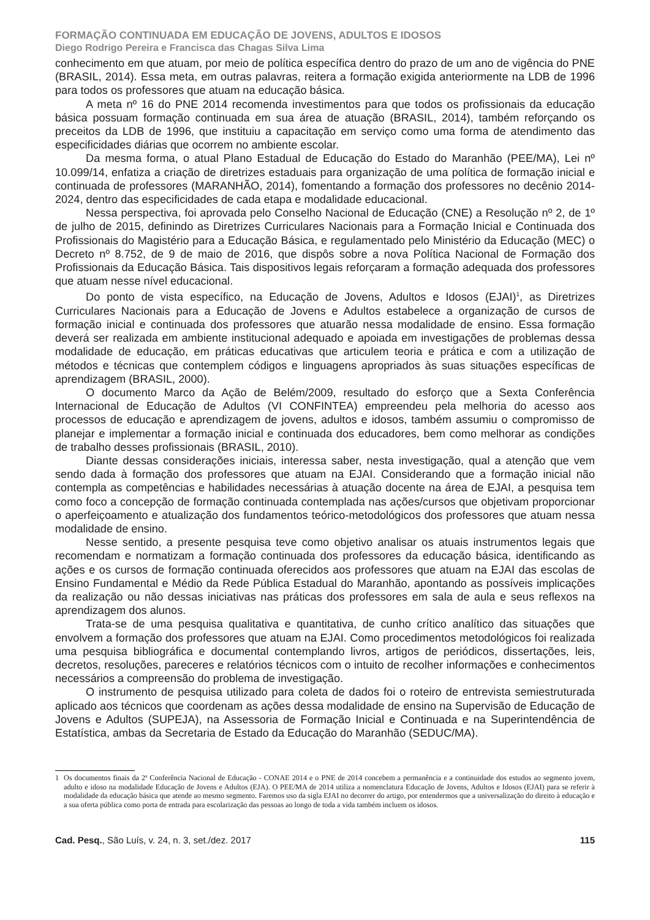FORMAÇÃO CONTINUADA EM EDUCAÇÃO DE JOVENS, ADULTOS E IDOSOS
Diego Rodrigo Pereira e Francisca das Chagas Silva Lima
conhecimento em que atuam, por meio de política específica dentro do prazo de um ano de vigência do PNE (BRASIL, 2014). Essa meta, em outras palavras, reitera a formação exigida anteriormente na LDB de 1996 para todos os professores que atuam na educação básica.
A meta nº 16 do PNE 2014 recomenda investimentos para que todos os profissionais da educação básica possuam formação continuada em sua área de atuação (BRASIL, 2014), também reforçando os preceitos da LDB de 1996, que instituiu a capacitação em serviço como uma forma de atendimento das especificidades diárias que ocorrem no ambiente escolar.
Da mesma forma, o atual Plano Estadual de Educação do Estado do Maranhão (PEE/MA), Lei nº 10.099/14, enfatiza a criação de diretrizes estaduais para organização de uma política de formação inicial e continuada de professores (MARANHÃO, 2014), fomentando a formação dos professores no decênio 2014-2024, dentro das especificidades de cada etapa e modalidade educacional.
Nessa perspectiva, foi aprovada pelo Conselho Nacional de Educação (CNE) a Resolução nº 2, de 1º de julho de 2015, definindo as Diretrizes Curriculares Nacionais para a Formação Inicial e Continuada dos Profissionais do Magistério para a Educação Básica, e regulamentado pelo Ministério da Educação (MEC) o Decreto nº 8.752, de 9 de maio de 2016, que dispôs sobre a nova Política Nacional de Formação dos Profissionais da Educação Básica. Tais dispositivos legais reforçaram a formação adequada dos professores que atuam nesse nível educacional.
Do ponto de vista específico, na Educação de Jovens, Adultos e Idosos (EJAI)<sup>1</sup>, as Diretrizes Curriculares Nacionais para a Educação de Jovens e Adultos estabelece a organização de cursos de formação inicial e continuada dos professores que atuarão nessa modalidade de ensino. Essa formação deverá ser realizada em ambiente institucional adequado e apoiada em investigações de problemas dessa modalidade de educação, em práticas educativas que articulem teoria e prática e com a utilização de métodos e técnicas que contemplem códigos e linguagens apropriados às suas situações específicas de aprendizagem (BRASIL, 2000).
O documento Marco da Ação de Belém/2009, resultado do esforço que a Sexta Conferência Internacional de Educação de Adultos (VI CONFINTEA) empreendeu pela melhoria do acesso aos processos de educação e aprendizagem de jovens, adultos e idosos, também assumiu o compromisso de planejar e implementar a formação inicial e continuada dos educadores, bem como melhorar as condições de trabalho desses profissionais (BRASIL, 2010).
Diante dessas considerações iniciais, interessa saber, nesta investigação, qual a atenção que vem sendo dada à formação dos professores que atuam na EJAI. Considerando que a formação inicial não contempla as competências e habilidades necessárias à atuação docente na área de EJAI, a pesquisa tem como foco a concepção de formação continuada contemplada nas ações/cursos que objetivam proporcionar o aperfeiçoamento e atualização dos fundamentos teórico-metodológicos dos professores que atuam nessa modalidade de ensino.
Nesse sentido, a presente pesquisa teve como objetivo analisar os atuais instrumentos legais que recomendam e normatizam a formação continuada dos professores da educação básica, identificando as ações e os cursos de formação continuada oferecidos aos professores que atuam na EJAI das escolas de Ensino Fundamental e Médio da Rede Pública Estadual do Maranhão, apontando as possíveis implicações da realização ou não dessas iniciativas nas práticas dos professores em sala de aula e seus reflexos na aprendizagem dos alunos.
Trata-se de uma pesquisa qualitativa e quantitativa, de cunho crítico analítico das situações que envolvem a formação dos professores que atuam na EJAI. Como procedimentos metodológicos foi realizada uma pesquisa bibliográfica e documental contemplando livros, artigos de periódicos, dissertações, leis, decretos, resoluções, pareceres e relatórios técnicos com o intuito de recolher informações e conhecimentos necessários a compreensão do problema de investigação.
O instrumento de pesquisa utilizado para coleta de dados foi o roteiro de entrevista semiestruturada aplicado aos técnicos que coordenam as ações dessa modalidade de ensino na Supervisão de Educação de Jovens e Adultos (SUPEJA), na Assessoria de Formação Inicial e Continuada e na Superintendência de Estatística, ambas da Secretaria de Estado da Educação do Maranhão (SEDUC/MA).
1 Os documentos finais da 2ª Conferência Nacional de Educação - CONAE 2014 e o PNE de 2014 concebem a permanência e a continuidade dos estudos ao segmento jovem, adulto e idoso na modalidade Educação de Jovens e Adultos (EJA). O PEE/MA de 2014 utiliza a nomenclatura Educação de Jovens, Adultos e Idosos (EJAI) para se referir à modalidade da educação básica que atende ao mesmo segmento. Faremos uso da sigla EJAI no decorrer do artigo, por entendermos que a universalização do direito à educação e a sua oferta pública como porta de entrada para escolarização das pessoas ao longo de toda a vida também incluem os idosos.
Cad. Pesq., São Luís, v. 24, n. 3, set./dez. 2017 115